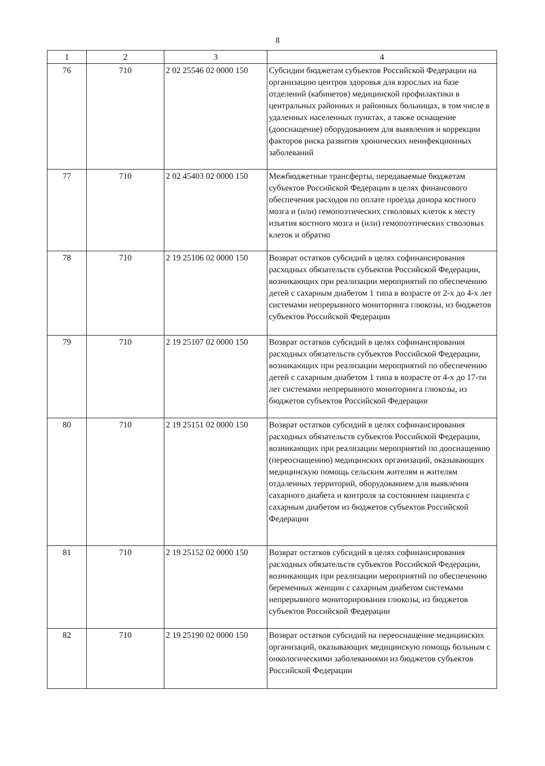8
| 1 | 2 | 3 | 4 |
| --- | --- | --- | --- |
| 76 | 710 | 2 02 25546 02 0000 150 | Субсидии бюджетам субъектов Российской Федерации на организацию центров здоровья для взрослых на базе отделений (кабинетов) медицинской профилактики в центральных районных и районных больницах, в том числе в удаленных населенных пунктах, а также оснащение (дооснащение) оборудованием для выявления и коррекции факторов риска развития хронических неинфекционных заболеваний |
| 77 | 710 | 2 02 45403 02 0000 150 | Межбюджетные трансферты, передаваемые бюджетам субъектов Российской Федерации в целях финансового обеспечения расходов по оплате проезда донора костного мозга и (или) гемопоэтических стволовых клеток к месту изъятия костного мозга и (или) гемопоэтических стволовых клеток и обратно |
| 78 | 710 | 2 19 25106 02 0000 150 | Возврат остатков субсидий в целях софинансирования расходных обязательств субъектов Российской Федерации, возникающих при реализации мероприятий по обеспечению детей с сахарным диабетом 1 типа в возрасте от 2-х до 4-х лет системами непрерывного мониторинга глюкозы, из бюджетов субъектов Российской Федерации |
| 79 | 710 | 2 19 25107 02 0000 150 | Возврат остатков субсидий в целях софинансирования расходных обязательств субъектов Российской Федерации, возникающих при реализации мероприятий по обеспечению детей с сахарным диабетом 1 типа в возрасте от 4-х до 17-ти лет системами непрерывного мониторинга глюкозы, из бюджетов субъектов Российской Федерации |
| 80 | 710 | 2 19 25151 02 0000 150 | Возврат остатков субсидий в целях софинансирования расходных обязательств субъектов Российской Федерации, возникающих при реализации мероприятий по дооснащению (переоснащению) медицинских организаций, оказывающих медицинскую помощь сельским жителям и жителям отдаленных территорий, оборудованием для выявления сахарного диабета и контроля за состоянием пациента с сахарным диабетом из бюджетов субъектов Российской Федерации |
| 81 | 710 | 2 19 25152 02 0000 150 | Возврат остатков субсидий в целях софинансирования расходных обязательств субъектов Российской Федерации, возникающих при реализации мероприятий по обеспечению беременных женщин с сахарным диабетом системами непрерывного мониторирования глюкозы, из бюджетов субъектов Российской Федерации |
| 82 | 710 | 2 19 25190 02 0000 150 | Возврат остатков субсидий на переоснащение медицинских организаций, оказывающих медицинскую помощь больным с онкологическими заболеваниями из бюджетов субъектов Российской Федерации |